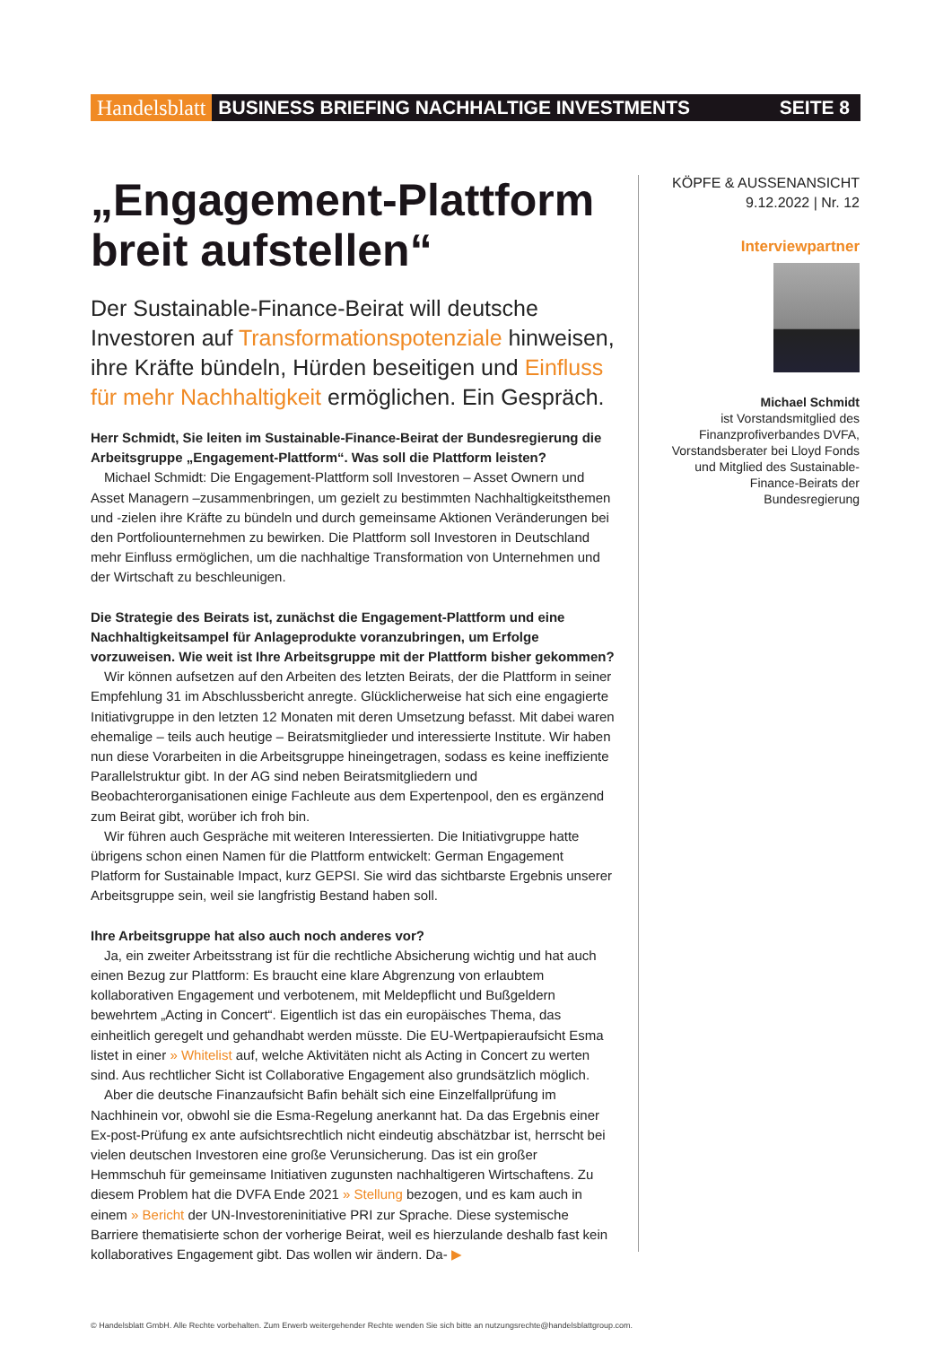Handelsblatt BUSINESS BRIEFING NACHHALTIGE INVESTMENTS SEITE 8
„Engagement-Plattform breit aufstellen“
Der Sustainable-Finance-Beirat will deutsche Investoren auf Transformationspotenziale hinweisen, ihre Kräfte bündeln, Hürden beseitigen und Einfluss für mehr Nachhaltigkeit ermöglichen. Ein Gespräch.
Herr Schmidt, Sie leiten im Sustainable-Finance-Beirat der Bundesregierung die Arbeitsgruppe „Engagement-Plattform“. Was soll die Plattform leisten?
Michael Schmidt: Die Engagement-Plattform soll Investoren – Asset Ownern und Asset Managern –zusammenbringen, um gezielt zu bestimmten Nachhaltigkeitsthemen und -zielen ihre Kräfte zu bündeln und durch gemeinsame Aktionen Veränderungen bei den Portfoliounternehmen zu bewirken. Die Plattform soll Investoren in Deutschland mehr Einfluss ermöglichen, um die nachhaltige Transformation von Unternehmen und der Wirtschaft zu beschleunigen.
Die Strategie des Beirats ist, zunächst die Engagement-Plattform und eine Nachhaltigkeitsampel für Anlageprodukte voranzubringen, um Erfolge vorzuweisen. Wie weit ist Ihre Arbeitsgruppe mit der Plattform bisher gekommen?
Wir können aufsetzen auf den Arbeiten des letzten Beirats, der die Plattform in seiner Empfehlung 31 im Abschlussbericht anregte. Glücklicherweise hat sich eine engagierte Initiativgruppe in den letzten 12 Monaten mit deren Umsetzung befasst. Mit dabei waren ehemalige – teils auch heutige – Beiratsmitglieder und interessierte Institute. Wir haben nun diese Vorarbeiten in die Arbeitsgruppe hineingetragen, sodass es keine ineffiziente Parallelstruktur gibt. In der AG sind neben Beiratsmitgliedern und Beobachterorganisationen einige Fachleute aus dem Expertenpool, den es ergänzend zum Beirat gibt, worüber ich froh bin.
Wir führen auch Gespräche mit weiteren Interessierten. Die Initiativgruppe hatte übrigens schon einen Namen für die Plattform entwickelt: German Engagement Platform for Sustainable Impact, kurz GEPSI. Sie wird das sichtbarste Ergebnis unserer Arbeitsgruppe sein, weil sie langfristig Bestand haben soll.
Ihre Arbeitsgruppe hat also auch noch anderes vor?
Ja, ein zweiter Arbeitsstrang ist für die rechtliche Absicherung wichtig und hat auch einen Bezug zur Plattform: Es braucht eine klare Abgrenzung von erlaubtem kollaborativen Engagement und verbotenem, mit Meldepflicht und Bußgeldern bewehrtem „Acting in Concert“. Eigentlich ist das ein europäisches Thema, das einheitlich geregelt und gehandhabt werden müsste. Die EU-Wertpapieraufsicht Esma listet in einer » Whitelist auf, welche Aktivitäten nicht als Acting in Concert zu werten sind. Aus rechtlicher Sicht ist Collaborative Engagement also grundsätzlich möglich.
Aber die deutsche Finanzaufsicht Bafin behält sich eine Einzelfallprüfung im Nachhinein vor, obwohl sie die Esma-Regelung anerkannt hat. Da das Ergebnis einer Ex-post-Prüfung ex ante aufsichtsrechtlich nicht eindeutig abschätzbar ist, herrscht bei vielen deutschen Investoren eine große Verunsicherung. Das ist ein großer Hemmschuh für gemeinsame Initiativen zugunsten nachhaltigeren Wirtschaftens. Zu diesem Problem hat die DVFA Ende 2021 » Stellung bezogen, und es kam auch in einem » Bericht der UN-Investoreninitiative PRI zur Sprache. Diese systemische Barriere thematisierte schon der vorherige Beirat, weil es hierzulande deshalb fast kein kollaboratives Engagement gibt. Das wollen wir ändern. Da- ▶
KÖPFE & AUSSENANSICHT
9.12.2022 | Nr. 12
Interviewpartner
Michael Schmidt
ist Vorstandsmitglied des Finanzprofiverbandes DVFA, Vorstandsberater bei Lloyd Fonds und Mitglied des Sustainable-Finance-Beirats der Bundesregierung
© Handelsblatt GmbH. Alle Rechte vorbehalten. Zum Erwerb weitergehender Rechte wenden Sie sich bitte an nutzungsrechte@handelsblattgroup.com.